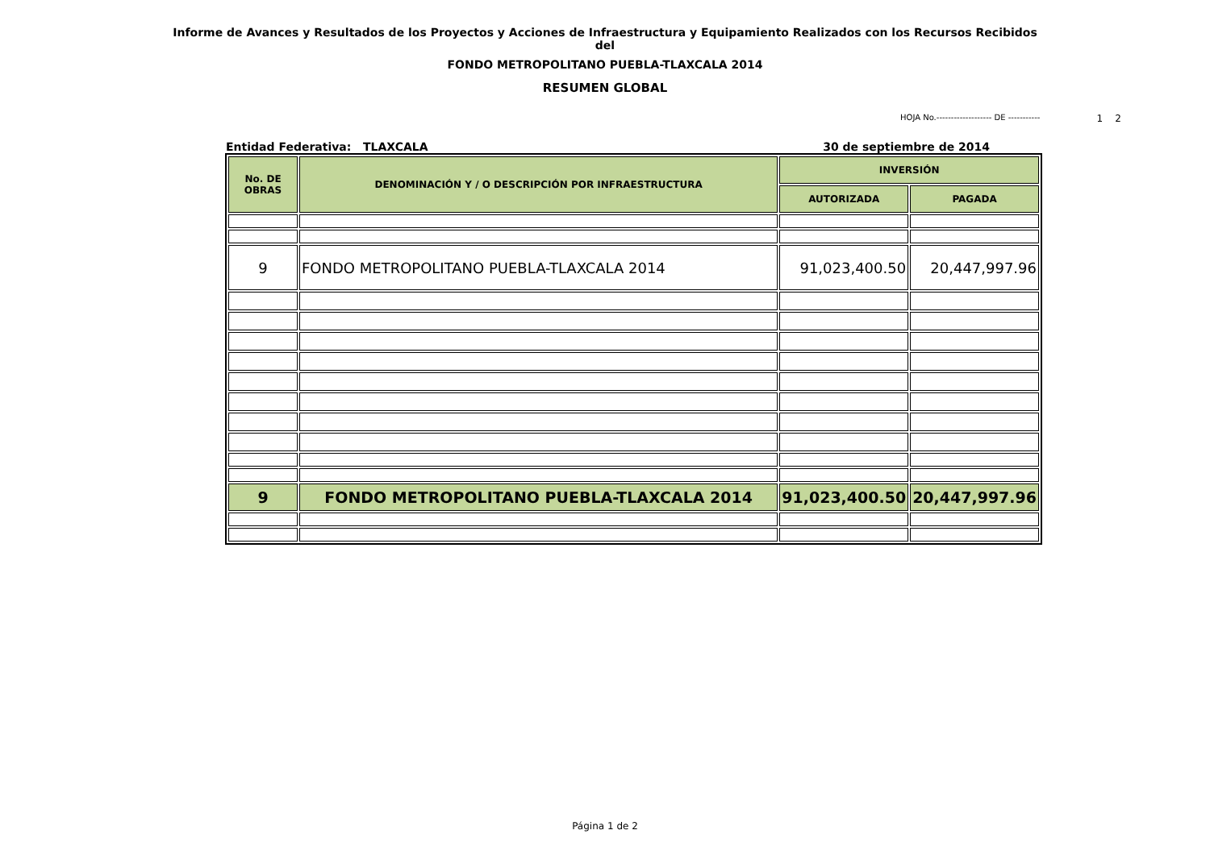Informe de Avances y Resultados de los Proyectos y Acciones de Infraestructura y Equipamiento Realizados con los Recursos Recibidos
del
FONDO METROPOLITANO PUEBLA-TLAXCALA 2014
RESUMEN GLOBAL
HOJA No.------------------- DE ----------- 1 2
Entidad Federativa: TLAXCALA 30 de septiembre de 2014
| No. DE OBRAS | DENOMINACIÓN Y / O DESCRIPCIÓN POR INFRAESTRUCTURA | INVERSIÓN | |
| --- | --- | --- | --- |
| | | AUTORIZADA | PAGADA |
| 9 | FONDO METROPOLITANO PUEBLA-TLAXCALA 2014 | 91,023,400.50 | 20,447,997.96 |
| 9 | FONDO METROPOLITANO PUEBLA-TLAXCALA 2014 | 91,023,400.50 | 20,447,997.96 |
Página 1 de 2